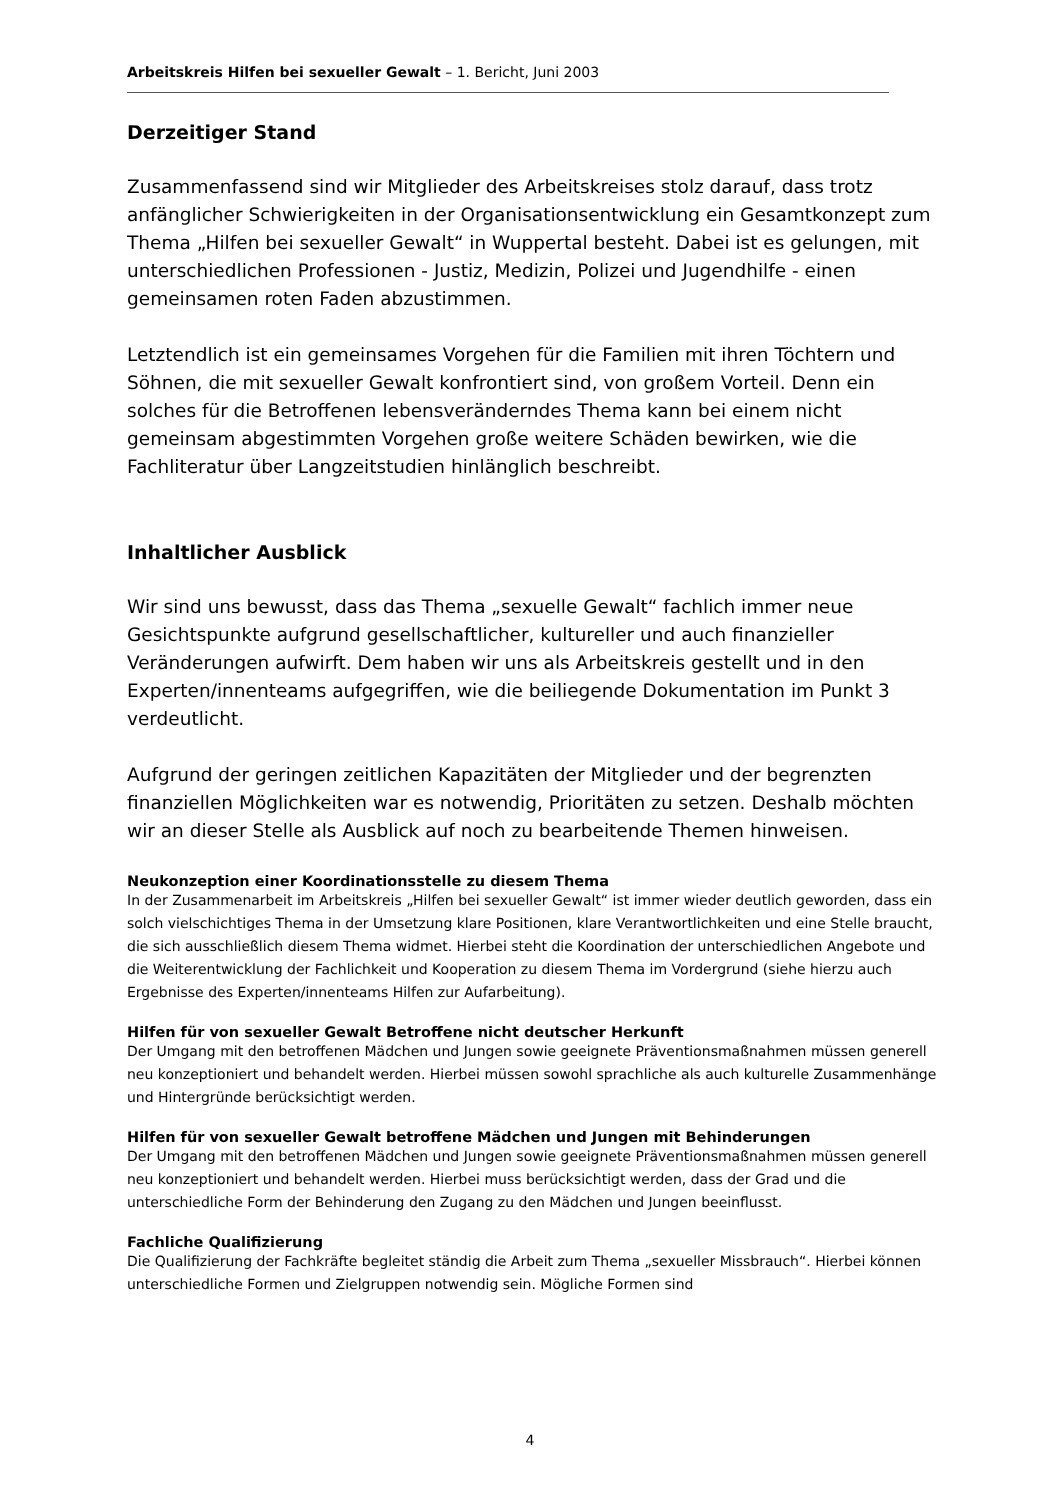Arbeitskreis Hilfen bei sexueller Gewalt – 1. Bericht, Juni 2003
Derzeitiger Stand
Zusammenfassend sind wir Mitglieder des Arbeitskreises stolz darauf, dass trotz anfänglicher Schwierigkeiten in der Organisationsentwicklung ein Gesamtkonzept zum Thema „Hilfen bei sexueller Gewalt“ in Wuppertal besteht. Dabei ist es gelungen, mit unterschiedlichen Professionen - Justiz, Medizin, Polizei und Jugendhilfe - einen gemeinsamen roten Faden abzustimmen.
Letztendlich ist ein gemeinsames Vorgehen für die Familien mit ihren Töchtern und Söhnen, die mit sexueller Gewalt konfrontiert sind, von großem Vorteil. Denn ein solches für die Betroffenen lebensveränderndes Thema kann bei einem nicht gemeinsam abgestimmten Vorgehen große weitere Schäden bewirken, wie die Fachliteratur über Langzeitstudien hinlänglich beschreibt.
Inhaltlicher Ausblick
Wir sind uns bewusst, dass das Thema „sexuelle Gewalt“ fachlich immer neue Gesichtspunkte aufgrund gesellschaftlicher, kultureller und auch finanzieller Veränderungen aufwirft. Dem haben wir uns als Arbeitskreis gestellt und in den Experten/innenteams aufgegriffen, wie die beiliegende Dokumentation im Punkt 3 verdeutlicht.
Aufgrund der geringen zeitlichen Kapazitäten der Mitglieder und der begrenzten finanziellen Möglichkeiten war es notwendig, Prioritäten zu setzen. Deshalb möchten wir an dieser Stelle als Ausblick auf noch zu bearbeitende Themen hinweisen.
Neukonzeption einer Koordinationsstelle zu diesem Thema
In der Zusammenarbeit im Arbeitskreis „Hilfen bei sexueller Gewalt“ ist immer wieder deutlich geworden, dass ein solch vielschichtiges Thema in der Umsetzung klare Positionen, klare Verantwortlichkeiten und eine Stelle braucht, die sich ausschließlich diesem Thema widmet. Hierbei steht die Koordination der unterschiedlichen Angebote und die Weiterentwicklung der Fachlichkeit und Kooperation zu diesem Thema im Vordergrund (siehe hierzu auch Ergebnisse des Experten/innenteams Hilfen zur Aufarbeitung).
Hilfen für von sexueller Gewalt Betroffene nicht deutscher Herkunft
Der Umgang mit den betroffenen Mädchen und Jungen sowie geeignete Präventionsmaßnahmen müssen generell neu konzeptioniert und behandelt werden. Hierbei müssen sowohl sprachliche als auch kulturelle Zusammenhänge und Hintergründe berücksichtigt werden.
Hilfen für von sexueller Gewalt betroffene Mädchen und Jungen mit Behinderungen
Der Umgang mit den betroffenen Mädchen und Jungen sowie geeignete Präventionsmaßnahmen müssen generell neu konzeptioniert und behandelt werden. Hierbei muss berücksichtigt werden, dass der Grad und die unterschiedliche Form der Behinderung den Zugang zu den Mädchen und Jungen beeinflusst.
Fachliche Qualifizierung
Die Qualifizierung der Fachkräfte begleitet ständig die Arbeit zum Thema „sexueller Missbrauch“. Hierbei können unterschiedliche Formen und Zielgruppen notwendig sein. Mögliche Formen sind
4